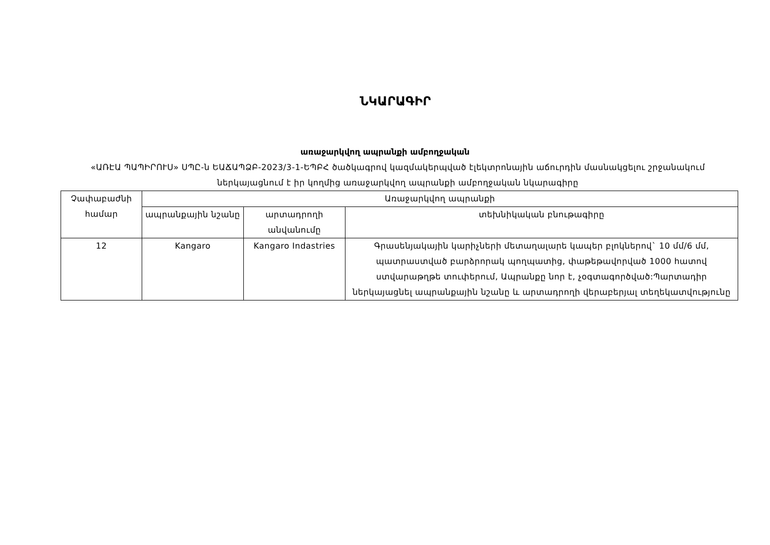ՆԿԱՐԱԳԻՐ
առաջարկվող ապրանքի ամբողջական
«ԱՌԷԱ ՊԱՊԻՐՈՒՍ» ՍՊԸ-ն ԵԱՃԱՊՁԲ-2023/3-1-ԵՊԲՀ ծածկագրով կազմակերպված էլեկտրոնային աճուրդին մասնակցելու շրջանակում ներկայացնում է իր կողմից առաջարկվող ապրանքի ամբողջական նկարագիրը
| Չափաբաժնի համար | Առաջարկվող ապրանքի | | |
| --- | --- | --- | --- |
| | ապրանքային նշանը | արտադրողի անվանումը | տեխնիկական բնութագիրը |
| 12 | Kangaro | Kangaro Indastries | Գրասենյակային կարիչների մետաղալարե կապեր բլոկներով` 10 մմ/6 մմ, պատրաստված բարձրորակ պողպատից, փաթեթավորված 1000 հատով ստվարաթղթե տուփերում, Ապրանքը նոր է, չօգտագործված:Պարտադիր ներկայացնել ապրանքային նշանը և արտադրողի վերաբերյալ տեղեկատվությունը |